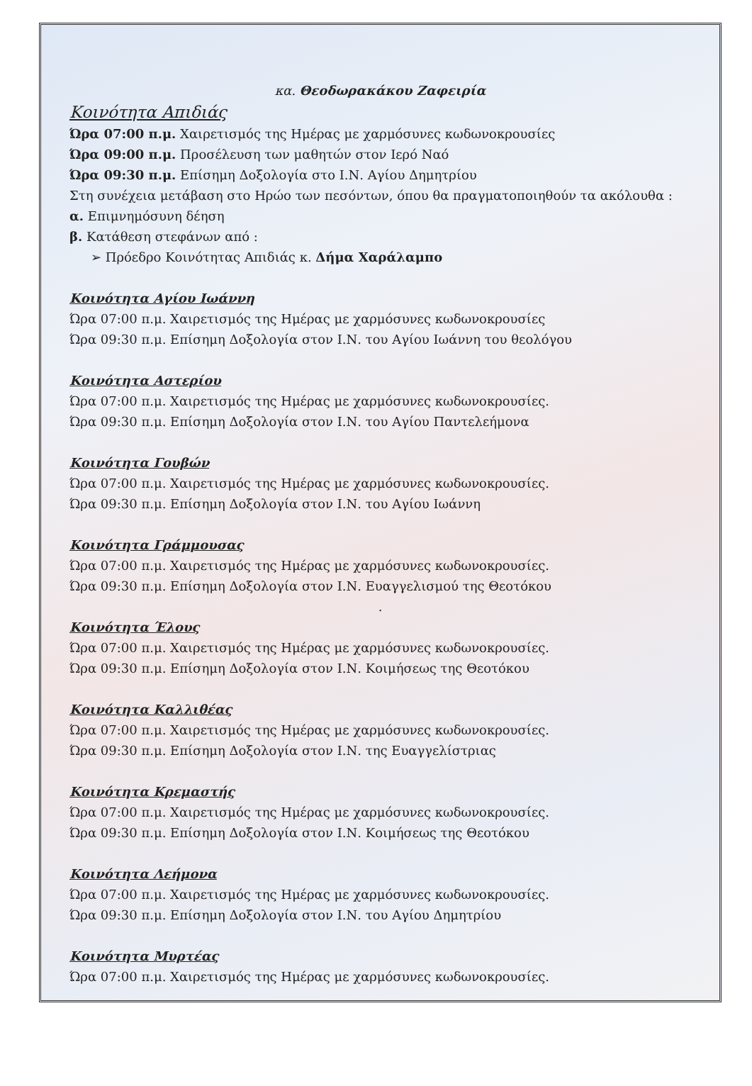κα. Θεοδωρακάκου Ζαφειρία
Κοινότητα Απιδιάς
Ώρα 07:00 π.μ. Χαιρετισμός της Ημέρας με χαρμόσυνες κωδωνοκρουσίες
Ώρα 09:00 π.μ. Προσέλευση των μαθητών στον Ιερό Ναό
Ώρα 09:30 π.μ. Επίσημη Δοξολογία στο Ι.Ν. Αγίου Δημητρίου
Στη συνέχεια μετάβαση στο Ηρώο των πεσόντων, όπου θα πραγματοποιηθούν τα ακόλουθα :
α. Επιμνημόσυνη δέηση
β. Κατάθεση στεφάνων από :
➢ Πρόεδρο Κοινότητας Απιδιάς κ. Δήμα Χαράλαμπο
Κοινότητα Αγίου Ιωάννη
Ώρα 07:00 π.μ. Χαιρετισμός της Ημέρας με χαρμόσυνες κωδωνοκρουσίες
Ώρα 09:30 π.μ. Επίσημη Δοξολογία στον Ι.Ν. του Αγίου Ιωάννη του θεολόγου
Κοινότητα Αστερίου
Ώρα 07:00 π.μ. Χαιρετισμός της Ημέρας με χαρμόσυνες κωδωνοκρουσίες.
Ώρα 09:30 π.μ. Επίσημη Δοξολογία στον Ι.Ν. του Αγίου Παντελεήμονα
Κοινότητα Γουβών
Ώρα 07:00 π.μ. Χαιρετισμός της Ημέρας με χαρμόσυνες κωδωνοκρουσίες.
Ώρα 09:30 π.μ. Επίσημη Δοξολογία στον Ι.Ν. του Αγίου Ιωάννη
Κοινότητα Γράμμουσας
Ώρα 07:00 π.μ. Χαιρετισμός της Ημέρας με χαρμόσυνες κωδωνοκρουσίες.
Ώρα 09:30 π.μ. Επίσημη Δοξολογία στον Ι.Ν. Ευαγγελισμού της Θεοτόκου
.
Κοινότητα Έλους
Ώρα 07:00 π.μ. Χαιρετισμός της Ημέρας με χαρμόσυνες κωδωνοκρουσίες.
Ώρα 09:30 π.μ. Επίσημη Δοξολογία στον Ι.Ν. Κοιμήσεως της Θεοτόκου
Κοινότητα Καλλιθέας
Ώρα 07:00 π.μ. Χαιρετισμός της Ημέρας με χαρμόσυνες κωδωνοκρουσίες.
Ώρα 09:30 π.μ. Επίσημη Δοξολογία στον Ι.Ν. της Ευαγγελίστριας
Κοινότητα Κρεμαστής
Ώρα 07:00 π.μ. Χαιρετισμός της Ημέρας με χαρμόσυνες κωδωνοκρουσίες.
Ώρα 09:30 π.μ. Επίσημη Δοξολογία στον Ι.Ν. Κοιμήσεως της Θεοτόκου
Κοινότητα Λεήμονα
Ώρα 07:00 π.μ. Χαιρετισμός της Ημέρας με χαρμόσυνες κωδωνοκρουσίες.
Ώρα 09:30 π.μ. Επίσημη Δοξολογία στον Ι.Ν. του Αγίου Δημητρίου
Κοινότητα Μυρτέας
Ώρα 07:00 π.μ. Χαιρετισμός της Ημέρας με χαρμόσυνες κωδωνοκρουσίες.